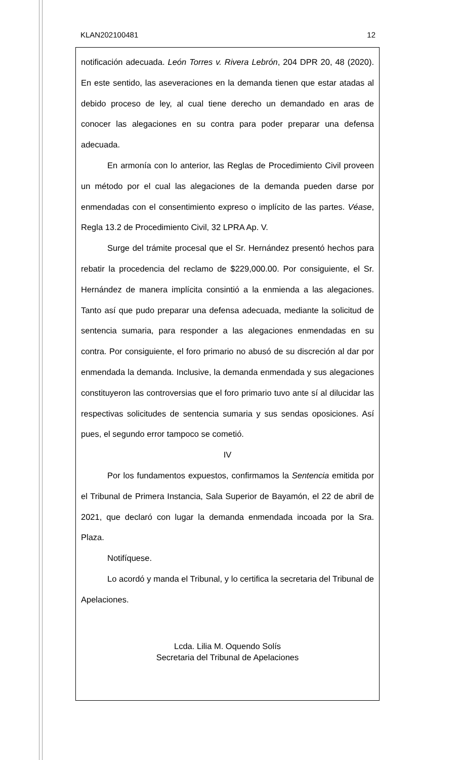KLAN202100481 12
notificación adecuada. León Torres v. Rivera Lebrón, 204 DPR 20, 48 (2020). En este sentido, las aseveraciones en la demanda tienen que estar atadas al debido proceso de ley, al cual tiene derecho un demandado en aras de conocer las alegaciones en su contra para poder preparar una defensa adecuada.
En armonía con lo anterior, las Reglas de Procedimiento Civil proveen un método por el cual las alegaciones de la demanda pueden darse por enmendadas con el consentimiento expreso o implícito de las partes. Véase, Regla 13.2 de Procedimiento Civil, 32 LPRA Ap. V.
Surge del trámite procesal que el Sr. Hernández presentó hechos para rebatir la procedencia del reclamo de $229,000.00. Por consiguiente, el Sr. Hernández de manera implícita consintió a la enmienda a las alegaciones. Tanto así que pudo preparar una defensa adecuada, mediante la solicitud de sentencia sumaria, para responder a las alegaciones enmendadas en su contra. Por consiguiente, el foro primario no abusó de su discreción al dar por enmendada la demanda. Inclusive, la demanda enmendada y sus alegaciones constituyeron las controversias que el foro primario tuvo ante sí al dilucidar las respectivas solicitudes de sentencia sumaria y sus sendas oposiciones. Así pues, el segundo error tampoco se cometió.
IV
Por los fundamentos expuestos, confirmamos la Sentencia emitida por el Tribunal de Primera Instancia, Sala Superior de Bayamón, el 22 de abril de 2021, que declaró con lugar la demanda enmendada incoada por la Sra. Plaza.
Notifíquese.
Lo acordó y manda el Tribunal, y lo certifica la secretaria del Tribunal de Apelaciones.
Lcda. Lilia M. Oquendo Solís
Secretaria del Tribunal de Apelaciones